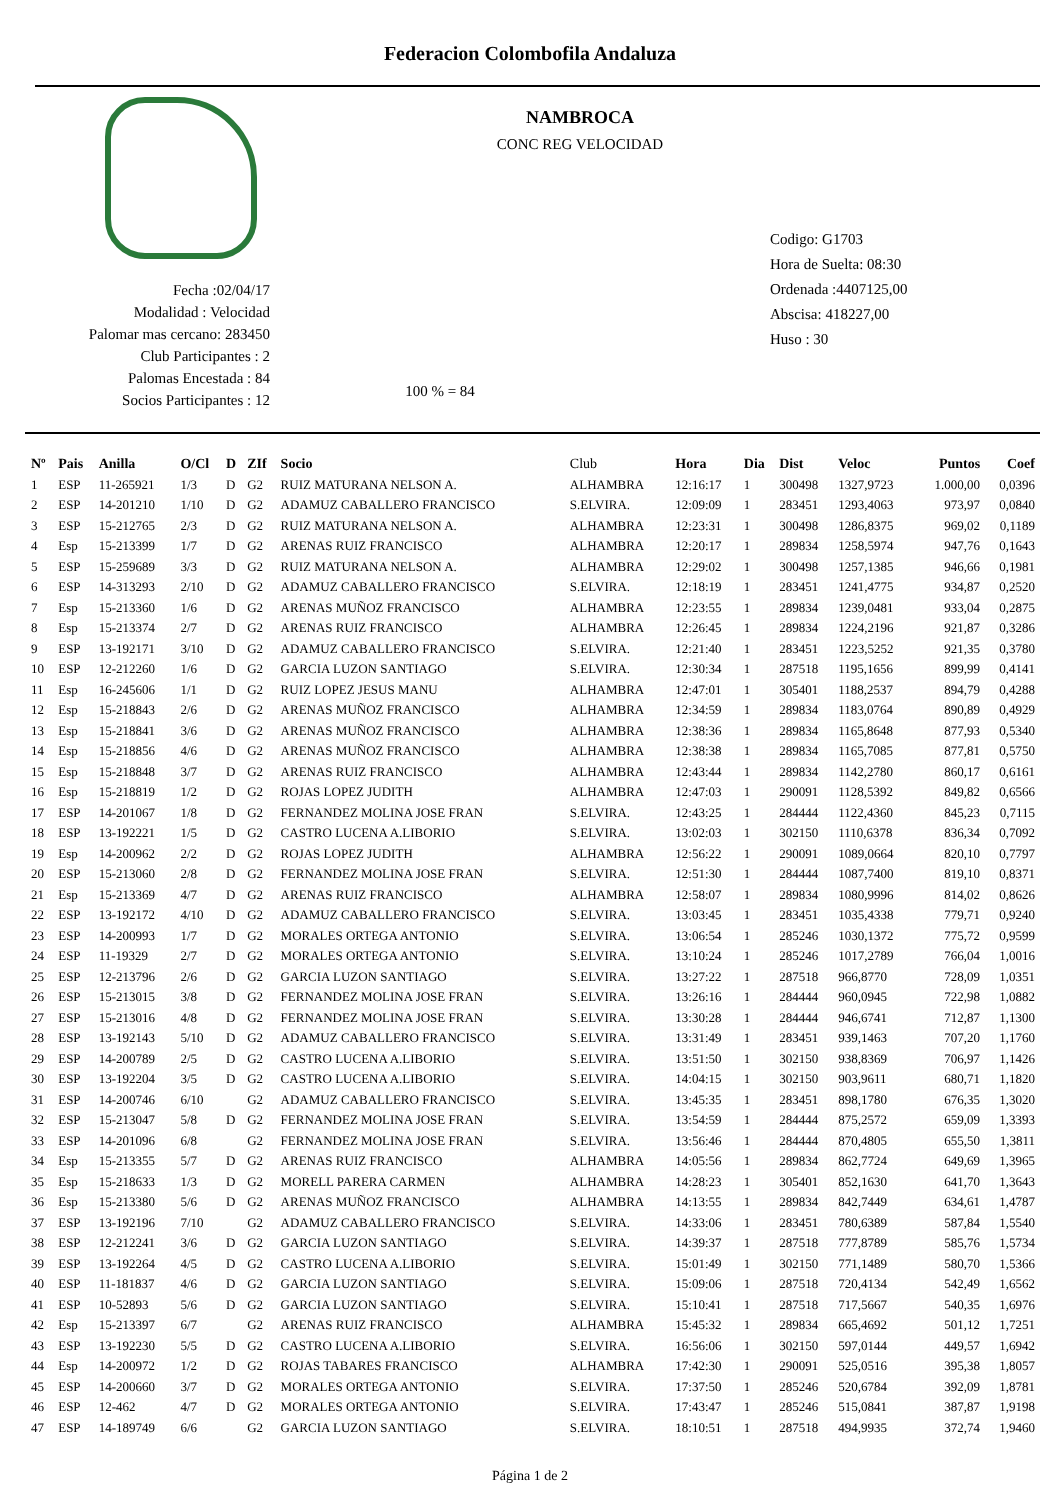Federacion Colombofila Andaluza
Fecha :02/04/17
Modalidad : Velocidad
Palomar mas cercano: 283450
Club Participantes : 2
Palomas Encestada : 84
Socios Participantes : 12
NAMBROCA
CONC REG VELOCIDAD
100 % = 84
Codigo: G1703
Hora de Suelta: 08:30
Ordenada :4407125,00
Abscisa: 418227,00
Huso : 30
| Nº | Pais | Anilla | O/Cl | D | ZIf | Socio | Club | Hora | Dia | Dist | Veloc | Puntos | Coef |
| --- | --- | --- | --- | --- | --- | --- | --- | --- | --- | --- | --- | --- | --- |
| 1 | ESP | 11-265921 | 1/3 | D | G2 | RUIZ MATURANA NELSON A. | ALHAMBRA | 12:16:17 | 1 | 300498 | 1327,9723 | 1.000,00 | 0,0396 |
| 2 | ESP | 14-201210 | 1/10 | D | G2 | ADAMUZ CABALLERO FRANCISCO | S.ELVIRA. | 12:09:09 | 1 | 283451 | 1293,4063 | 973,97 | 0,0840 |
| 3 | ESP | 15-212765 | 2/3 | D | G2 | RUIZ MATURANA NELSON A. | ALHAMBRA | 12:23:31 | 1 | 300498 | 1286,8375 | 969,02 | 0,1189 |
| 4 | Esp | 15-213399 | 1/7 | D | G2 | ARENAS RUIZ FRANCISCO | ALHAMBRA | 12:20:17 | 1 | 289834 | 1258,5974 | 947,76 | 0,1643 |
| 5 | ESP | 15-259689 | 3/3 | D | G2 | RUIZ MATURANA NELSON A. | ALHAMBRA | 12:29:02 | 1 | 300498 | 1257,1385 | 946,66 | 0,1981 |
| 6 | ESP | 14-313293 | 2/10 | D | G2 | ADAMUZ CABALLERO FRANCISCO | S.ELVIRA. | 12:18:19 | 1 | 283451 | 1241,4775 | 934,87 | 0,2520 |
| 7 | Esp | 15-213360 | 1/6 | D | G2 | ARENAS MUÑOZ FRANCISCO | ALHAMBRA | 12:23:55 | 1 | 289834 | 1239,0481 | 933,04 | 0,2875 |
| 8 | Esp | 15-213374 | 2/7 | D | G2 | ARENAS RUIZ FRANCISCO | ALHAMBRA | 12:26:45 | 1 | 289834 | 1224,2196 | 921,87 | 0,3286 |
| 9 | ESP | 13-192171 | 3/10 | D | G2 | ADAMUZ CABALLERO FRANCISCO | S.ELVIRA. | 12:21:40 | 1 | 283451 | 1223,5252 | 921,35 | 0,3780 |
| 10 | ESP | 12-212260 | 1/6 | D | G2 | GARCIA LUZON SANTIAGO | S.ELVIRA. | 12:30:34 | 1 | 287518 | 1195,1656 | 899,99 | 0,4141 |
| 11 | Esp | 16-245606 | 1/1 | D | G2 | RUIZ LOPEZ JESUS MANU | ALHAMBRA | 12:47:01 | 1 | 305401 | 1188,2537 | 894,79 | 0,4288 |
| 12 | Esp | 15-218843 | 2/6 | D | G2 | ARENAS MUÑOZ FRANCISCO | ALHAMBRA | 12:34:59 | 1 | 289834 | 1183,0764 | 890,89 | 0,4929 |
| 13 | Esp | 15-218841 | 3/6 | D | G2 | ARENAS MUÑOZ FRANCISCO | ALHAMBRA | 12:38:36 | 1 | 289834 | 1165,8648 | 877,93 | 0,5340 |
| 14 | Esp | 15-218856 | 4/6 | D | G2 | ARENAS MUÑOZ FRANCISCO | ALHAMBRA | 12:38:38 | 1 | 289834 | 1165,7085 | 877,81 | 0,5750 |
| 15 | Esp | 15-218848 | 3/7 | D | G2 | ARENAS RUIZ FRANCISCO | ALHAMBRA | 12:43:44 | 1 | 289834 | 1142,2780 | 860,17 | 0,6161 |
| 16 | Esp | 15-218819 | 1/2 | D | G2 | ROJAS LOPEZ JUDITH | ALHAMBRA | 12:47:03 | 1 | 290091 | 1128,5392 | 849,82 | 0,6566 |
| 17 | ESP | 14-201067 | 1/8 | D | G2 | FERNANDEZ MOLINA JOSE FRAN | S.ELVIRA. | 12:43:25 | 1 | 284444 | 1122,4360 | 845,23 | 0,7115 |
| 18 | ESP | 13-192221 | 1/5 | D | G2 | CASTRO LUCENA A.LIBORIO | S.ELVIRA. | 13:02:03 | 1 | 302150 | 1110,6378 | 836,34 | 0,7092 |
| 19 | Esp | 14-200962 | 2/2 | D | G2 | ROJAS LOPEZ JUDITH | ALHAMBRA | 12:56:22 | 1 | 290091 | 1089,0664 | 820,10 | 0,7797 |
| 20 | ESP | 15-213060 | 2/8 | D | G2 | FERNANDEZ MOLINA JOSE FRAN | S.ELVIRA. | 12:51:30 | 1 | 284444 | 1087,7400 | 819,10 | 0,8371 |
| 21 | Esp | 15-213369 | 4/7 | D | G2 | ARENAS RUIZ FRANCISCO | ALHAMBRA | 12:58:07 | 1 | 289834 | 1080,9996 | 814,02 | 0,8626 |
| 22 | ESP | 13-192172 | 4/10 | D | G2 | ADAMUZ CABALLERO FRANCISCO | S.ELVIRA. | 13:03:45 | 1 | 283451 | 1035,4338 | 779,71 | 0,9240 |
| 23 | ESP | 14-200993 | 1/7 | D | G2 | MORALES ORTEGA ANTONIO | S.ELVIRA. | 13:06:54 | 1 | 285246 | 1030,1372 | 775,72 | 0,9599 |
| 24 | ESP | 11-19329 | 2/7 | D | G2 | MORALES ORTEGA ANTONIO | S.ELVIRA. | 13:10:24 | 1 | 285246 | 1017,2789 | 766,04 | 1,0016 |
| 25 | ESP | 12-213796 | 2/6 | D | G2 | GARCIA LUZON SANTIAGO | S.ELVIRA. | 13:27:22 | 1 | 287518 | 966,8770 | 728,09 | 1,0351 |
| 26 | ESP | 15-213015 | 3/8 | D | G2 | FERNANDEZ MOLINA JOSE FRAN | S.ELVIRA. | 13:26:16 | 1 | 284444 | 960,0945 | 722,98 | 1,0882 |
| 27 | ESP | 15-213016 | 4/8 | D | G2 | FERNANDEZ MOLINA JOSE FRAN | S.ELVIRA. | 13:30:28 | 1 | 284444 | 946,6741 | 712,87 | 1,1300 |
| 28 | ESP | 13-192143 | 5/10 | D | G2 | ADAMUZ CABALLERO FRANCISCO | S.ELVIRA. | 13:31:49 | 1 | 283451 | 939,1463 | 707,20 | 1,1760 |
| 29 | ESP | 14-200789 | 2/5 | D | G2 | CASTRO LUCENA A.LIBORIO | S.ELVIRA. | 13:51:50 | 1 | 302150 | 938,8369 | 706,97 | 1,1426 |
| 30 | ESP | 13-192204 | 3/5 | D | G2 | CASTRO LUCENA A.LIBORIO | S.ELVIRA. | 14:04:15 | 1 | 302150 | 903,9611 | 680,71 | 1,1820 |
| 31 | ESP | 14-200746 | 6/10 | | G2 | ADAMUZ CABALLERO FRANCISCO | S.ELVIRA. | 13:45:35 | 1 | 283451 | 898,1780 | 676,35 | 1,3020 |
| 32 | ESP | 15-213047 | 5/8 | D | G2 | FERNANDEZ MOLINA JOSE FRAN | S.ELVIRA. | 13:54:59 | 1 | 284444 | 875,2572 | 659,09 | 1,3393 |
| 33 | ESP | 14-201096 | 6/8 | | G2 | FERNANDEZ MOLINA JOSE FRAN | S.ELVIRA. | 13:56:46 | 1 | 284444 | 870,4805 | 655,50 | 1,3811 |
| 34 | Esp | 15-213355 | 5/7 | D | G2 | ARENAS RUIZ FRANCISCO | ALHAMBRA | 14:05:56 | 1 | 289834 | 862,7724 | 649,69 | 1,3965 |
| 35 | Esp | 15-218633 | 1/3 | D | G2 | MORELL PARERA CARMEN | ALHAMBRA | 14:28:23 | 1 | 305401 | 852,1630 | 641,70 | 1,3643 |
| 36 | Esp | 15-213380 | 5/6 | D | G2 | ARENAS MUÑOZ FRANCISCO | ALHAMBRA | 14:13:55 | 1 | 289834 | 842,7449 | 634,61 | 1,4787 |
| 37 | ESP | 13-192196 | 7/10 | | G2 | ADAMUZ CABALLERO FRANCISCO | S.ELVIRA. | 14:33:06 | 1 | 283451 | 780,6389 | 587,84 | 1,5540 |
| 38 | ESP | 12-212241 | 3/6 | D | G2 | GARCIA LUZON SANTIAGO | S.ELVIRA. | 14:39:37 | 1 | 287518 | 777,8789 | 585,76 | 1,5734 |
| 39 | ESP | 13-192264 | 4/5 | D | G2 | CASTRO LUCENA A.LIBORIO | S.ELVIRA. | 15:01:49 | 1 | 302150 | 771,1489 | 580,70 | 1,5366 |
| 40 | ESP | 11-181837 | 4/6 | D | G2 | GARCIA LUZON SANTIAGO | S.ELVIRA. | 15:09:06 | 1 | 287518 | 720,4134 | 542,49 | 1,6562 |
| 41 | ESP | 10-52893 | 5/6 | D | G2 | GARCIA LUZON SANTIAGO | S.ELVIRA. | 15:10:41 | 1 | 287518 | 717,5667 | 540,35 | 1,6976 |
| 42 | Esp | 15-213397 | 6/7 | | G2 | ARENAS RUIZ FRANCISCO | ALHAMBRA | 15:45:32 | 1 | 289834 | 665,4692 | 501,12 | 1,7251 |
| 43 | ESP | 13-192230 | 5/5 | D | G2 | CASTRO LUCENA A.LIBORIO | S.ELVIRA. | 16:56:06 | 1 | 302150 | 597,0144 | 449,57 | 1,6942 |
| 44 | Esp | 14-200972 | 1/2 | D | G2 | ROJAS TABARES FRANCISCO | ALHAMBRA | 17:42:30 | 1 | 290091 | 525,0516 | 395,38 | 1,8057 |
| 45 | ESP | 14-200660 | 3/7 | D | G2 | MORALES ORTEGA ANTONIO | S.ELVIRA. | 17:37:50 | 1 | 285246 | 520,6784 | 392,09 | 1,8781 |
| 46 | ESP | 12-462 | 4/7 | D | G2 | MORALES ORTEGA ANTONIO | S.ELVIRA. | 17:43:47 | 1 | 285246 | 515,0841 | 387,87 | 1,9198 |
| 47 | ESP | 14-189749 | 6/6 | | G2 | GARCIA LUZON SANTIAGO | S.ELVIRA. | 18:10:51 | 1 | 287518 | 494,9935 | 372,74 | 1,9460 |
Página 1 de 2